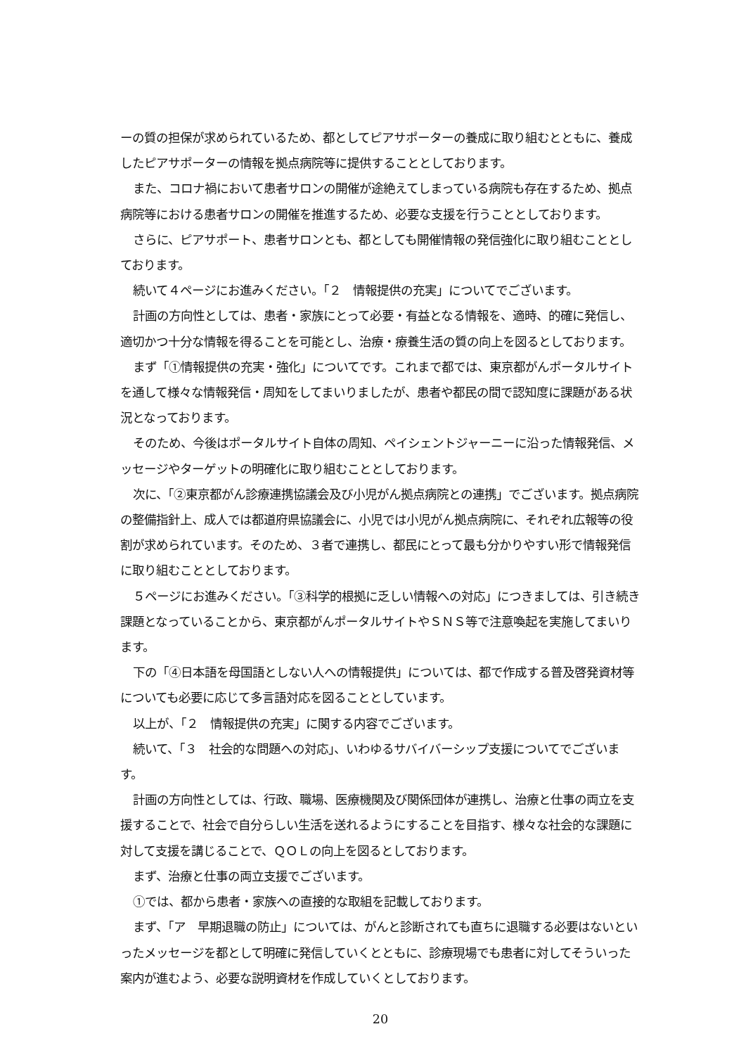ーの質の担保が求められているため、都としてピアサポーターの養成に取り組むとともに、養成したピアサポーターの情報を拠点病院等に提供することとしております。
また、コロナ禍において患者サロンの開催が途絶えてしまっている病院も存在するため、拠点病院等における患者サロンの開催を推進するため、必要な支援を行うこととしております。
さらに、ピアサポート、患者サロンとも、都としても開催情報の発信強化に取り組むこととしております。
続いて４ページにお進みください。「２　情報提供の充実」についてでございます。
計画の方向性としては、患者・家族にとって必要・有益となる情報を、適時、的確に発信し、適切かつ十分な情報を得ることを可能とし、治療・療養生活の質の向上を図るとしております。
まず「①情報提供の充実・強化」についてです。これまで都では、東京都がんポータルサイトを通して様々な情報発信・周知をしてまいりましたが、患者や都民の間で認知度に課題がある状況となっております。
そのため、今後はポータルサイト自体の周知、ペイシェントジャーニーに沿った情報発信、メッセージやターゲットの明確化に取り組むこととしております。
次に、「②東京都がん診療連携協議会及び小児がん拠点病院との連携」でございます。拠点病院の整備指針上、成人では都道府県協議会に、小児では小児がん拠点病院に、それぞれ広報等の役割が求められています。そのため、３者で連携し、都民にとって最も分かりやすい形で情報発信に取り組むこととしております。
５ページにお進みください。「③科学的根拠に乏しい情報への対応」につきましては、引き続き課題となっていることから、東京都がんポータルサイトやＳＮＳ等で注意喚起を実施してまいります。
下の「④日本語を母国語としない人への情報提供」については、都で作成する普及啓発資材等についても必要に応じて多言語対応を図ることとしています。
以上が、「２　情報提供の充実」に関する内容でございます。
続いて、「３　社会的な問題への対応」、いわゆるサバイバーシップ支援についてでございます。
計画の方向性としては、行政、職場、医療機関及び関係団体が連携し、治療と仕事の両立を支援することで、社会で自分らしい生活を送れるようにすることを目指す、様々な社会的な課題に対して支援を講じることで、ＱＯＬの向上を図るとしております。
まず、治療と仕事の両立支援でございます。
①では、都から患者・家族への直接的な取組を記載しております。
まず、「ア　早期退職の防止」については、がんと診断されても直ちに退職する必要はないといったメッセージを都として明確に発信していくとともに、診療現場でも患者に対してそういった案内が進むよう、必要な説明資材を作成していくとしております。
20